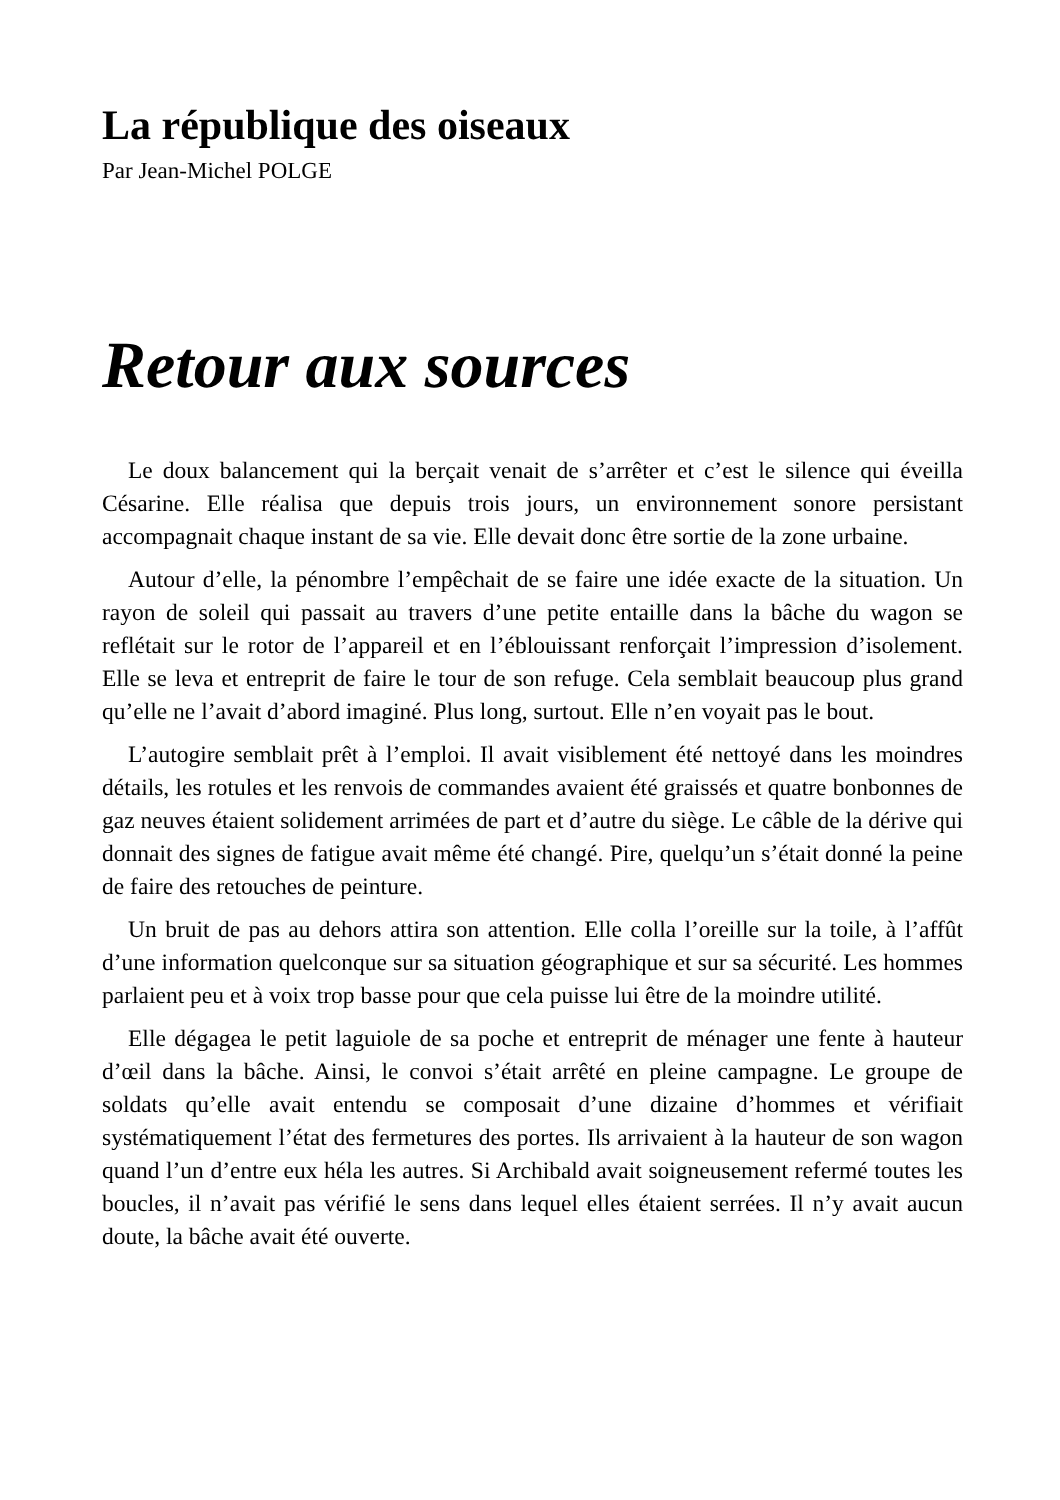La république des oiseaux
Par Jean-Michel POLGE
Retour aux sources
Le doux balancement qui la berçait venait de s’arrêter et c’est le silence qui éveilla Césarine. Elle réalisa que depuis trois jours, un environnement sonore persistant accompagnait chaque instant de sa vie. Elle devait donc être sortie de la zone urbaine.
Autour d’elle, la pénombre l’empêchait de se faire une idée exacte de la situation. Un rayon de soleil qui passait au travers d’une petite entaille dans la bâche du wagon se reflétait sur le rotor de l’appareil et en l’éblouissant renforçait l’impression d’isolement. Elle se leva et entreprit de faire le tour de son refuge. Cela semblait beaucoup plus grand qu’elle ne l’avait d’abord imaginé. Plus long, surtout. Elle n’en voyait pas le bout.
L’autogire semblait prêt à l’emploi. Il avait visiblement été nettoyé dans les moindres détails, les rotules et les renvois de commandes avaient été graissés et quatre bonbonnes de gaz neuves étaient solidement arrimées de part et d’autre du siège. Le câble de la dérive qui donnait des signes de fatigue avait même été changé. Pire, quelqu’un s’était donné la peine de faire des retouches de peinture.
Un bruit de pas au dehors attira son attention. Elle colla l’oreille sur la toile, à l’affût d’une information quelconque sur sa situation géographique et sur sa sécurité. Les hommes parlaient peu et à voix trop basse pour que cela puisse lui être de la moindre utilité.
Elle dégagea le petit laguiole de sa poche et entreprit de ménager une fente à hauteur d’œil dans la bâche. Ainsi, le convoi s’était arrêté en pleine campagne. Le groupe de soldats qu’elle avait entendu se composait d’une dizaine d’hommes et vérifiait systématiquement l’état des fermetures des portes. Ils arrivaient à la hauteur de son wagon quand l’un d’entre eux héla les autres. Si Archibald avait soigneusement refermé toutes les boucles, il n’avait pas vérifié le sens dans lequel elles étaient serrées. Il n’y avait aucun doute, la bâche avait été ouverte.